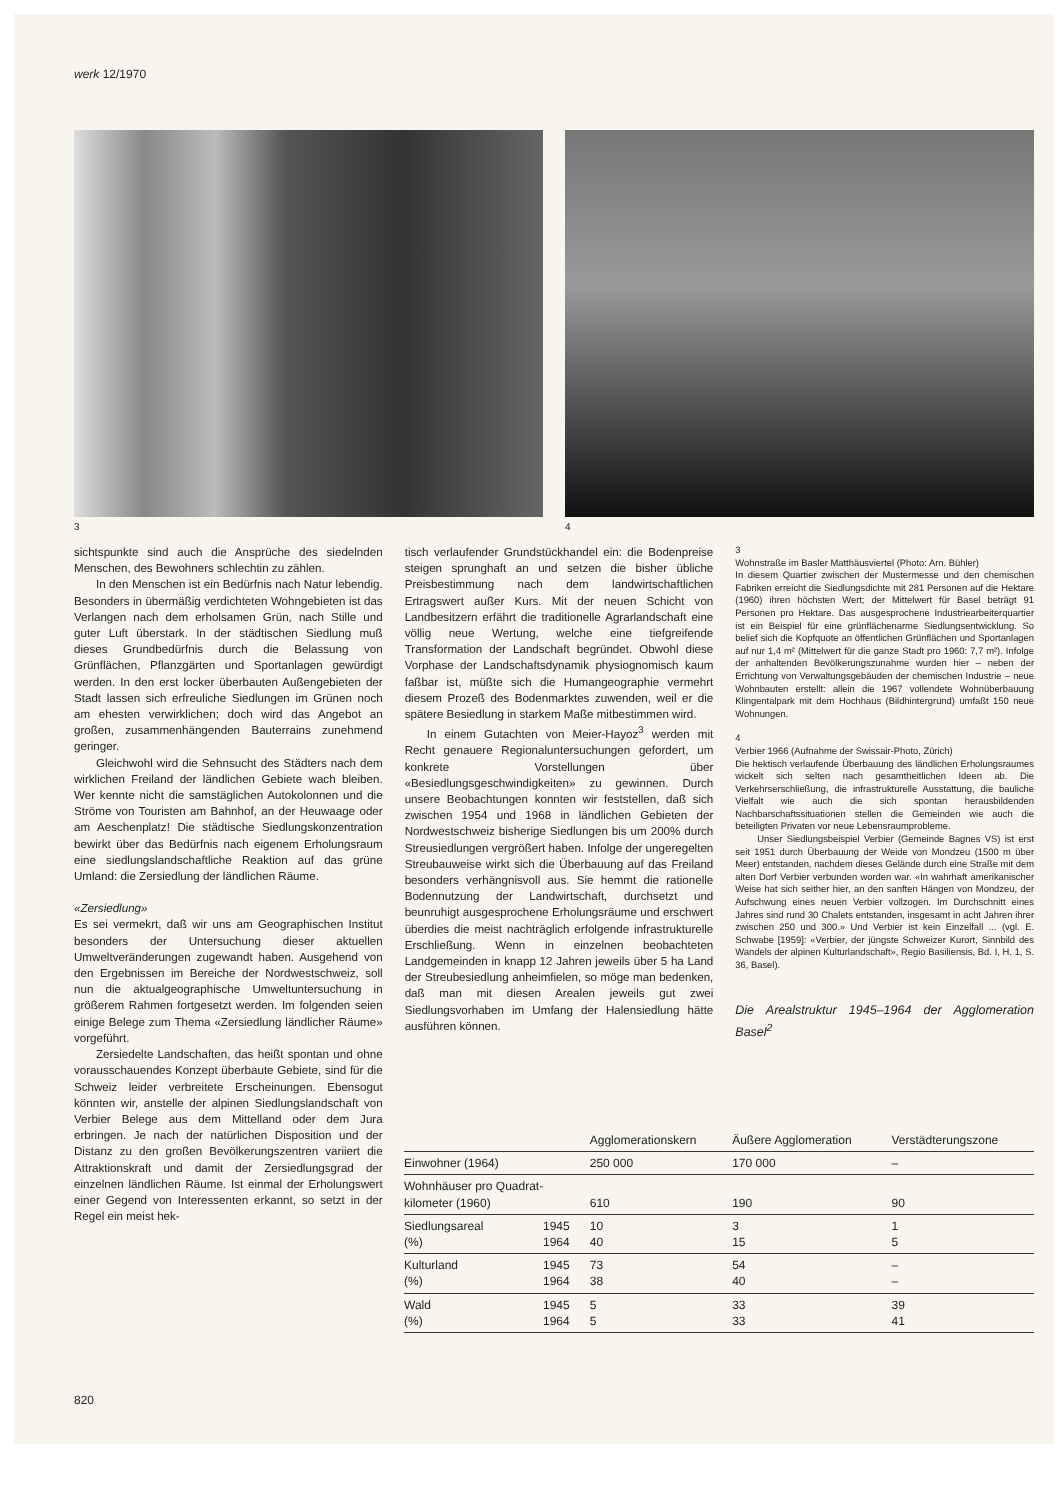werk 12/1970
3 4
sichtspunkte sind auch die Ansprüche des siedelnden Menschen, des Bewohners schlechtin zu zählen.
In den Menschen ist ein Bedürfnis nach Natur lebendig. Besonders in übermäßig verdichteten Wohngebieten ist das Verlangen nach dem erholsamen Grün, nach Stille und guter Luft überstark. In der städtischen Siedlung muß dieses Grundbedürfnis durch die Belassung von Grünflächen, Pflanzgärten und Sportanlagen gewürdigt werden. In den erst locker überbauten Außengebieten der Stadt lassen sich erfreuliche Siedlungen im Grünen noch am ehesten verwirklichen; doch wird das Angebot an großen, zusammenhängenden Bauterrains zunehmend geringer.
Gleichwohl wird die Sehnsucht des Städters nach dem wirklichen Freiland der ländlichen Gebiete wach bleiben. Wer kennte nicht die samstäglichen Autokolonnen und die Ströme von Touristen am Bahnhof, an der Heuwaage oder am Aeschenplatz! Die städtische Siedlungskonzentration bewirkt über das Bedürfnis nach eigenem Erholungsraum eine siedlungslandschaftliche Reaktion auf das grüne Umland: die Zersiedlung der ländlichen Räume.
«Zersiedlung»
Es sei vermekrt, daß wir uns am Geographischen Institut besonders der Untersuchung dieser aktuellen Umweltveränderungen zugewandt haben. Ausgehend von den Ergebnissen im Bereiche der Nordwestschweiz, soll nun die aktualgeographische Umweltuntersuchung in größerem Rahmen fortgesetzt werden. Im folgenden seien einige Belege zum Thema «Zersiedlung ländlicher Räume» vorgeführt.
Zersiedelte Landschaften, das heißt spontan und ohne vorausschauendes Konzept überbaute Gebiete, sind für die Schweiz leider verbreitete Erscheinungen. Ebensogut könnten wir, anstelle der alpinen Siedlungslandschaft von Verbier Belege aus dem Mittelland oder dem Jura erbringen. Je nach der natürlichen Disposition und der Distanz zu den großen Bevölkerungszentren variiert die Attraktionskraft und damit der Zersiedlungsgrad der einzelnen ländlichen Räume. Ist einmal der Erholungswert einer Gegend von Interessenten erkannt, so setzt in der Regel ein meist hek-
tisch verlaufender Grundstückhandel ein: die Bodenpreise steigen sprunghaft an und setzen die bisher übliche Preisbestimmung nach dem landwirtschaftlichen Ertragswert außer Kurs. Mit der neuen Schicht von Landbesitzern erfährt die traditionelle Agrarlandschaft eine völlig neue Wertung, welche eine tiefgreifende Transformation der Landschaft begründet. Obwohl diese Vorphase der Landschaftsdynamik physiognomisch kaum faßbar ist, müßte sich die Humangeographie vermehrt diesem Prozeß des Bodenmarktes zuwenden, weil er die spätere Besiedlung in starkem Maße mitbestimmen wird.
In einem Gutachten von Meier-Hayoz<sup>3</sup> werden mit Recht genauere Regionaluntersuchungen gefordert, um konkrete Vorstellungen über «Besiedlungsgeschwindigkeiten» zu gewinnen. Durch unsere Beobachtungen konnten wir feststellen, daß sich zwischen 1954 und 1968 in ländlichen Gebieten der Nordwestschweiz bisherige Siedlungen bis um 200% durch Streusiedlungen vergrößert haben. Infolge der ungeregelten Streubauweise wirkt sich die Überbauung auf das Freiland besonders verhängnisvoll aus. Sie hemmt die rationelle Bodennutzung der Landwirtschaft, durchsetzt und beunruhigt ausgesprochene Erholungsräume und erschwert überdies die meist nachträglich erfolgende infrastrukturelle Erschließung. Wenn in einzelnen beobachteten Landgemeinden in knapp 12 Jahren jeweils über 5 ha Land der Streubesiedlung anheimfielen, so möge man bedenken, daß man mit diesen Arealen jeweils gut zwei Siedlungsvorhaben im Umfang der Halensiedlung hätte ausführen können.
3
Wohnstraße im Basler Matthäusviertel (Photo: Arn. Bühler)
In diesem Quartier zwischen der Mustermesse und den chemischen Fabriken erreicht die Siedlungsdichte mit 281 Personen auf die Hektare (1960) ihren höchsten Wert; der Mittelwert für Basel beträgt 91 Personen pro Hektare. Das ausgesprochene Industriearbeiterquartier ist ein Beispiel für eine grünflächenarme Siedlungsentwicklung. So belief sich die Kopfquote an öffentlichen Grünflächen und Sportanlagen auf nur 1,4 m² (Mittelwert für die ganze Stadt pro 1960: 7,7 m²). Infolge der anhaltenden Bevölkerungszunahme wurden hier – neben der Errichtung von Verwaltungsgebäuden der chemischen Industrie – neue Wohnbauten erstellt: allein die 1967 vollendete Wohnüberbauung Klingentalpark mit dem Hochhaus (Bildhintergrund) umfaßt 150 neue Wohnungen.
4
Verbier 1966 (Aufnahme der Swissair-Photo, Zürich)
Die hektisch verlaufende Überbauung des ländlichen Erholungsraumes wickelt sich selten nach gesamtheitlichen Ideen ab. Die Verkehrserschließung, die infrastrukturelle Ausstattung, die bauliche Vielfalt wie auch die sich spontan herausbildenden Nachbarschaftssituationen stellen die Gemeinden wie auch die beteiligten Privaten vor neue Lebensraumprobleme.
Unser Siedlungsbeispiel Verbier (Gemeinde Bagnes VS) ist erst seit 1951 durch Überbauung der Weide von Mondzeu (1500 m über Meer) entstanden, nachdem dieses Gelände durch eine Straße mit dem alten Dorf Verbier verbunden worden war. «In wahrhaft amerikanischer Weise hat sich seither hier, an den sanften Hängen von Mondzeu, der Aufschwung eines neuen Verbier vollzogen. Im Durchschnitt eines Jahres sind rund 30 Chalets entstanden, insgesamt in acht Jahren ihrer zwischen 250 und 300.» Und Verbier ist kein Einzelfall ... (vgl. E. Schwabe [1959]: «Verbier, der jüngste Schweizer Kurort, Sinnbild des Wandels der alpinen Kulturlandschaft», Regio Basiliensis, Bd. I, H. 1, S. 36, Basel).
Die Arealstruktur 1945–1964 der Agglomeration Basel<sup>2</sup>
| | | Agglomerationskern | Äußere Agglomeration | Verstädterungszone |
| --- | --- | --- | --- | --- |
| Einwohner (1964) | | 250 000 | 170 000 | – |
| Wohnhäuser pro Quadrat- kilometer (1960) | | 610 | 190 | 90 |
| Siedlungsareal (%) | 1945 1964 | 10 40 | 3 15 | 1 5 |
| Kulturland (%) | 1945 1964 | 73 38 | 54 40 | – – |
| Wald (%) | 1945 1964 | 5 5 | 33 33 | 39 41 |
820